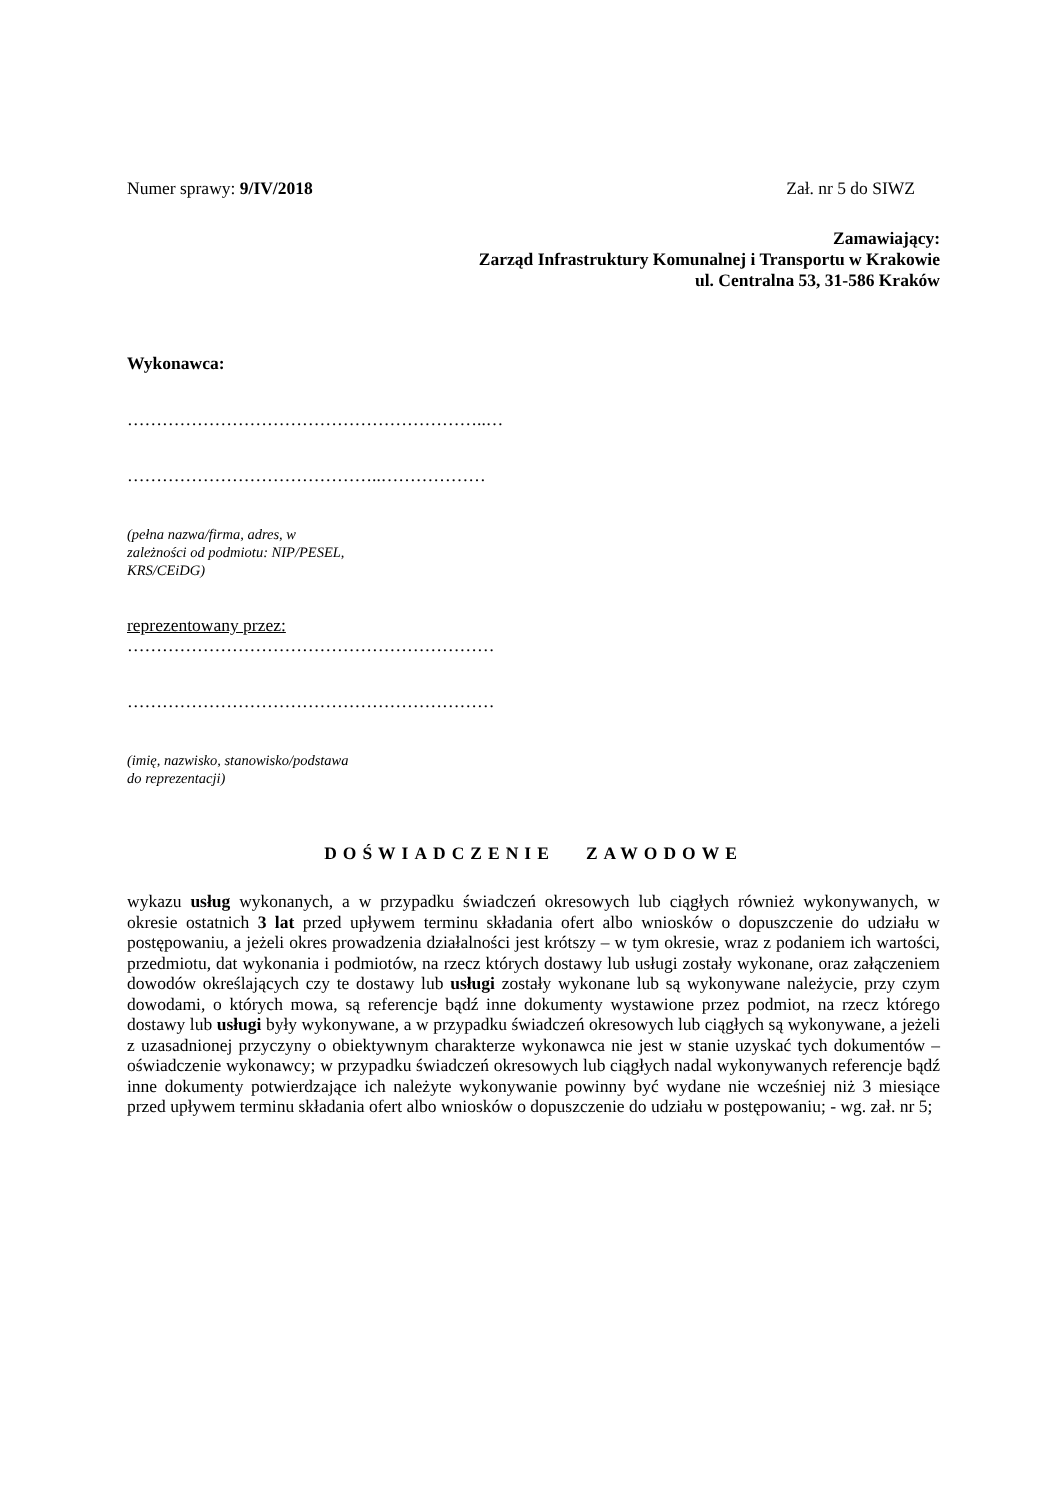Numer sprawy: 9/IV/2018 Zał. nr 5 do SIWZ
Zamawiający:
Zarząd Infrastruktury Komunalnej i Transportu w Krakowie
ul. Centralna 53, 31-586 Kraków
Wykonawca:
……………………………………………………..…
……………………………………..………………
(pełna nazwa/firma, adres, w
zależności od podmiotu: NIP/PESEL,
KRS/CEiDG)
reprezentowany przez:
………………………………………………………
………………………………………………………
(imię, nazwisko, stanowisko/podstawa
do reprezentacji)
DOŚWIADCZENIE ZAWODOWE
wykazu usług wykonanych, a w przypadku świadczeń okresowych lub ciągłych również wykonywanych, w okresie ostatnich 3 lat przed upływem terminu składania ofert albo wniosków o dopuszczenie do udziału w postępowaniu, a jeżeli okres prowadzenia działalności jest krótszy – w tym okresie, wraz z podaniem ich wartości, przedmiotu, dat wykonania i podmiotów, na rzecz których dostawy lub usługi zostały wykonane, oraz załączeniem dowodów określających czy te dostawy lub usługi zostały wykonane lub są wykonywane należycie, przy czym dowodami, o których mowa, są referencje bądź inne dokumenty wystawione przez podmiot, na rzecz którego dostawy lub usługi były wykonywane, a w przypadku świadczeń okresowych lub ciągłych są wykonywane, a jeżeli z uzasadnionej przyczyny o obiektywnym charakterze wykonawca nie jest w stanie uzyskać tych dokumentów – oświadczenie wykonawcy; w przypadku świadczeń okresowych lub ciągłych nadal wykonywanych referencje bądź inne dokumenty potwierdzające ich należyte wykonywanie powinny być wydane nie wcześniej niż 3 miesiące przed upływem terminu składania ofert albo wniosków o dopuszczenie do udziału w postępowaniu; - wg. zał. nr 5;